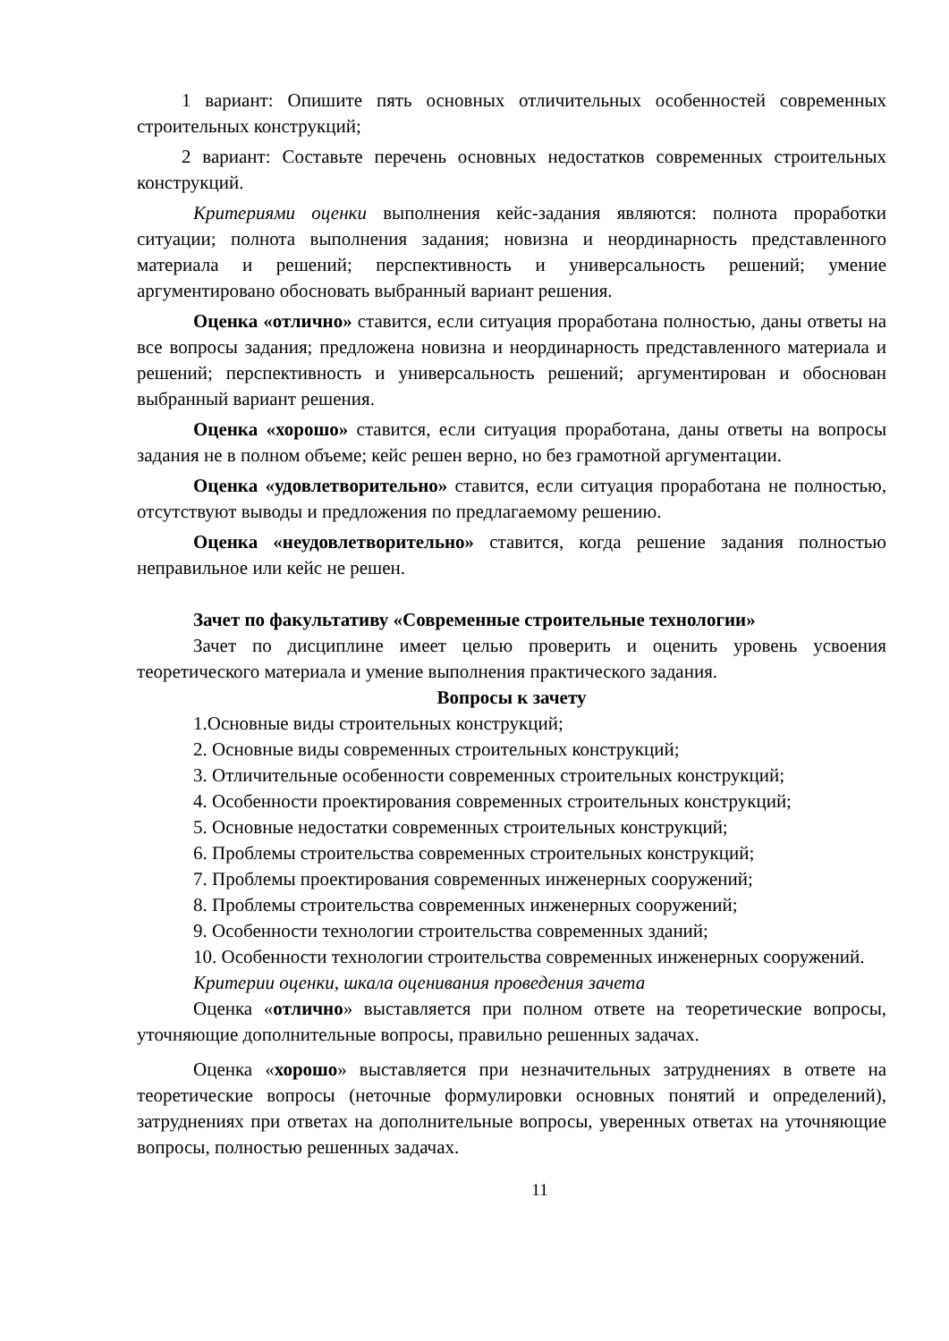1 вариант: Опишите пять основных отличительных особенностей современных строительных конструкций;
2 вариант: Составьте перечень основных недостатков современных строительных конструкций.
Критериями оценки выполнения кейс-задания являются: полнота проработки ситуации; полнота выполнения задания; новизна и неординарность представленного материала и решений; перспективность и универсальность решений; умение аргументировано обосновать выбранный вариант решения.
Оценка «отлично» ставится, если ситуация проработана полностью, даны ответы на все вопросы задания; предложена новизна и неординарность представленного материала и решений; перспективность и универсальность решений; аргументирован и обоснован выбранный вариант решения.
Оценка «хорошо» ставится, если ситуация проработана, даны ответы на вопросы задания не в полном объеме; кейс решен верно, но без грамотной аргументации.
Оценка «удовлетворительно» ставится, если ситуация проработана не полностью, отсутствуют выводы и предложения по предлагаемому решению.
Оценка «неудовлетворительно» ставится, когда решение задания полностью неправильное или кейс не решен.
Зачет по факультативу «Современные строительные технологии»
Зачет по дисциплине имеет целью проверить и оценить уровень усвоения теоретического материала и умение выполнения практического задания.
Вопросы к зачету
1.Основные виды строительных конструкций;
2. Основные виды современных строительных конструкций;
3. Отличительные особенности современных строительных конструкций;
4. Особенности проектирования современных строительных конструкций;
5. Основные недостатки современных строительных конструкций;
6. Проблемы строительства современных строительных конструкций;
7. Проблемы проектирования современных инженерных сооружений;
8. Проблемы строительства современных инженерных сооружений;
9. Особенности технологии строительства современных зданий;
10. Особенности технологии строительства современных инженерных сооружений.
Критерии оценки, шкала оценивания проведения зачета
Оценка «отлично» выставляется при полном ответе на теоретические вопросы, уточняющие дополнительные вопросы, правильно решенных задачах.
Оценка «хорошо» выставляется при незначительных затруднениях в ответе на теоретические вопросы (неточные формулировки основных понятий и определений), затруднениях при ответах на дополнительные вопросы, уверенных ответах на уточняющие вопросы, полностью решенных задачах.
11